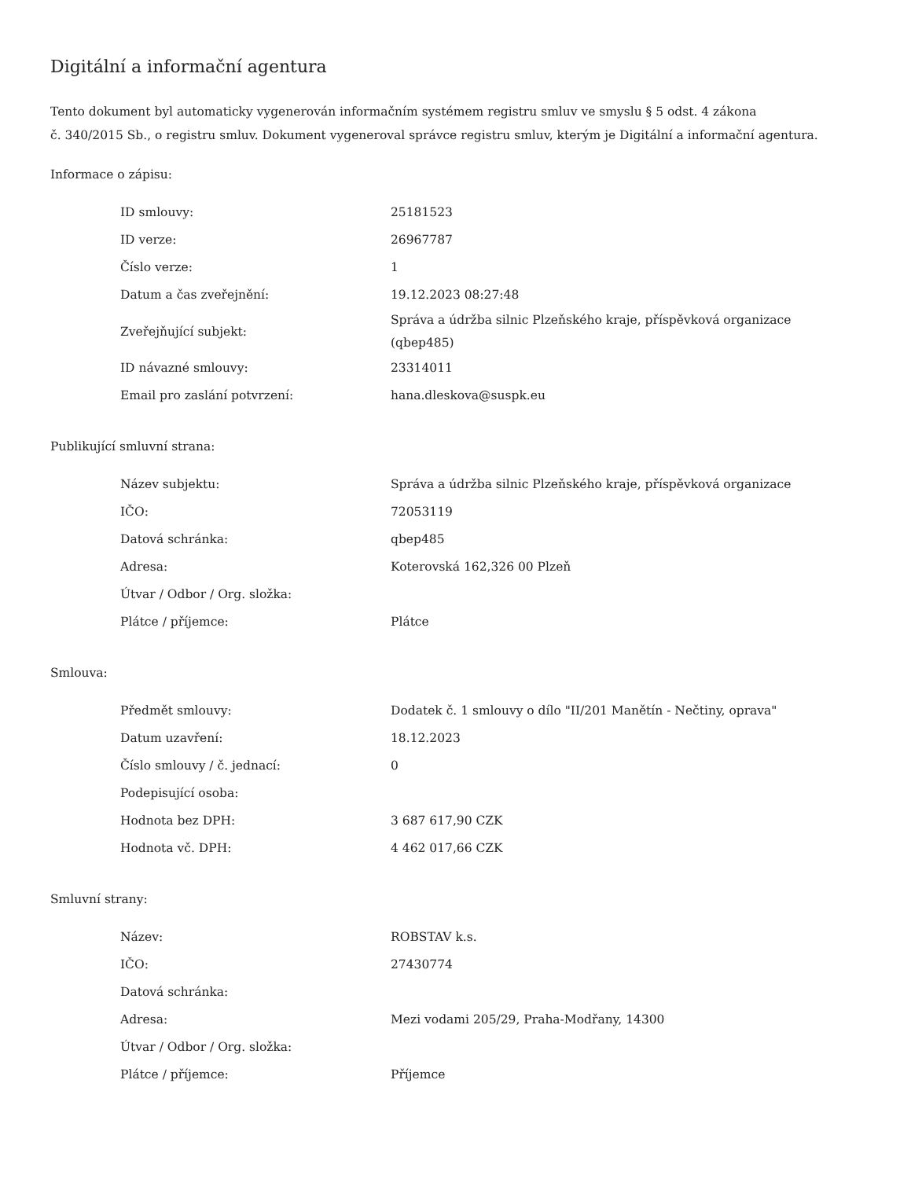Digitální a informační agentura
Tento dokument byl automaticky vygenerován informačním systémem registru smluv ve smyslu § 5 odst. 4 zákona
č. 340/2015 Sb., o registru smluv. Dokument vygeneroval správce registru smluv, kterým je Digitální a informační agentura.
Informace o zápisu:
| ID smlouvy: | 25181523 |
| ID verze: | 26967787 |
| Číslo verze: | 1 |
| Datum a čas zveřejnění: | 19.12.2023 08:27:48 |
| Zveřejňující subjekt: | Správa a údržba silnic Plzeňského kraje, příspěvková organizace (qbep485) |
| ID návazné smlouvy: | 23314011 |
| Email pro zaslání potvrzení: | hana.dleskova@suspk.eu |
Publikující smluvní strana:
| Název subjektu: | Správa a údržba silnic Plzeňského kraje, příspěvková organizace |
| IČO: | 72053119 |
| Datová schránka: | qbep485 |
| Adresa: | Koterovská 162,326 00 Plzeň |
| Útvar / Odbor / Org. složka: | |
| Plátce / příjemce: | Plátce |
Smlouva:
| Předmět smlouvy: | Dodatek č. 1 smlouvy o dílo "II/201 Manětín - Nečtiny, oprava" |
| Datum uzavření: | 18.12.2023 |
| Číslo smlouvy / č. jednací: | 0 |
| Podepisující osoba: | |
| Hodnota bez DPH: | 3 687 617,90 CZK |
| Hodnota vč. DPH: | 4 462 017,66 CZK |
Smluvní strany:
| Název: | ROBSTAV k.s. |
| IČO: | 27430774 |
| Datová schránka: | |
| Adresa: | Mezi vodami 205/29, Praha-Modřany, 14300 |
| Útvar / Odbor / Org. složka: | |
| Plátce / příjemce: | Příjemce |